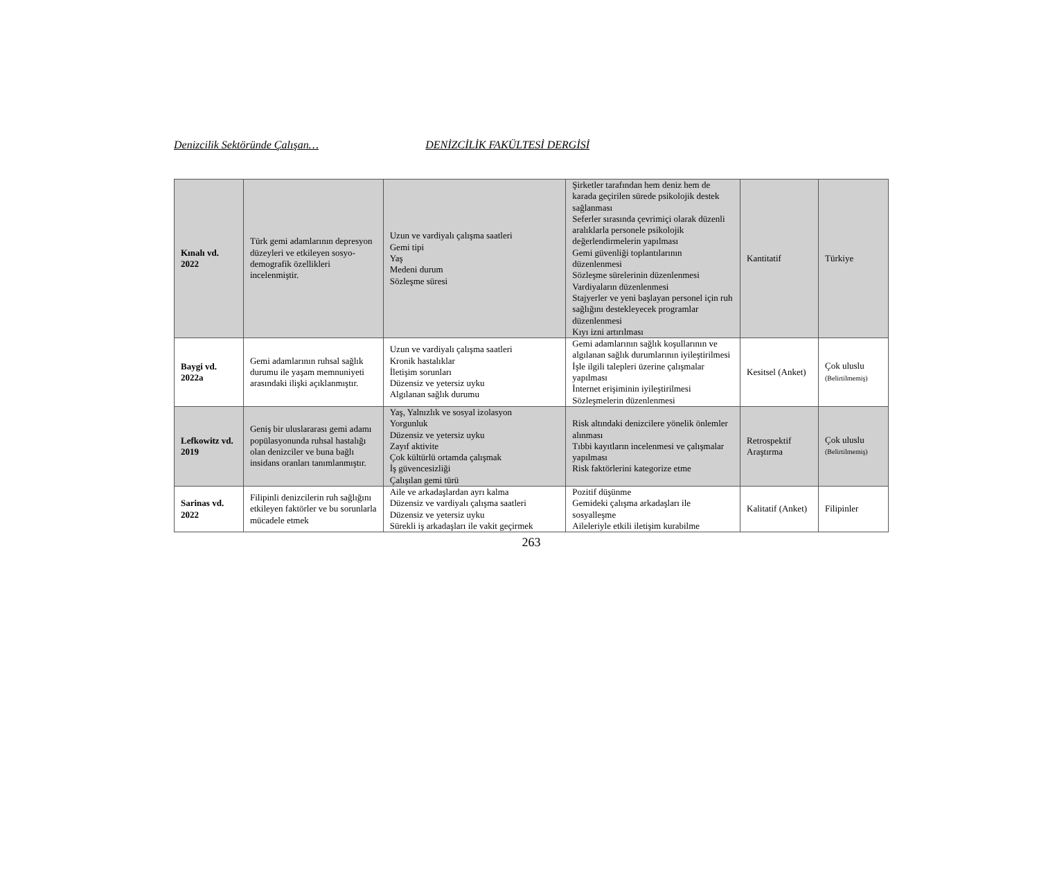Denizcilik Sektöründe Çalışan… DENİZCİLİK FAKÜLTESİ DERGİSİ
| Kınalı vd. 2022 | Türk gemi adamlarının depresyon düzeyleri ve etkileyen sosyo-demografik özellikleri incelenmiştir. | Uzun ve vardiyalı çalışma saatleri Gemi tipi Yaş Medeni durum Sözleşme süresi | Şirketler tarafından hem deniz hem de karada geçirilen sürede psikolojik destek sağlanması Seferler sırasında çevrimiçi olarak düzenli aralıklarla personele psikolojik değerlendirmelerin yapılması Gemi güvenliği toplantılarının düzenlenmesi Sözleşme sürelerinin düzenlenmesi Vardiyaların düzenlenmesi Stajyerler ve yeni başlayan personel için ruh sağlığını destekleyecek programlar düzenlenmesi Kıyı izni artırılması | Kantitatif | Türkiye |
| Baygi vd. 2022a | Gemi adamlarının ruhsal sağlık durumu ile yaşam memnuniyeti arasındaki ilişki açıklanmıştır. | Uzun ve vardiyalı çalışma saatleri Kronik hastalıklar İletişim sorunları Düzensiz ve yetersiz uyku Algılanan sağlık durumu | Gemi adamlarının sağlık koşullarının ve algılanan sağlık durumlarının iyileştirilmesi İşle ilgili talepleri üzerine çalışmalar yapılması İnternet erişiminin iyileştirilmesi Sözleşmelerin düzenlenmesi | Kesitsel (Anket) | Çok uluslu (Belirtilmemiş) |
| Lefkowitz vd. 2019 | Geniş bir uluslararası gemi adamı popülasyonunda ruhsal hastalığı olan denizciler ve buna bağlı insidans oranları tanımlanmıştır. | Yaş, Yalnızlık ve sosyal izolasyon Yorgunluk Düzensiz ve yetersiz uyku Zayıf aktivite Çok kültürlü ortamda çalışmak İş güvencesizliği Çalışılan gemi türü | Risk altındaki denizcilere yönelik önlemler alınması Tıbbi kayıtların incelenmesi ve çalışmalar yapılması Risk faktörlerini kategorize etme | Retrospektif Araştırma | Çok uluslu (Belirtilmemiş) |
| Sarinas vd. 2022 | Filipinli denizcilerin ruh sağlığını etkileyen faktörler ve bu sorunlarla mücadele etmek | Aile ve arkadaşlardan ayrı kalma Düzensiz ve vardiyalı çalışma saatleri Düzensiz ve yetersiz uyku Sürekli iş arkadaşları ile vakit geçirmek | Pozitif düşünme Gemideki çalışma arkadaşları ile sosyalleşme Aileleriyle etkili iletişim kurabilme | Kalitatif (Anket) | Filipinler |
263